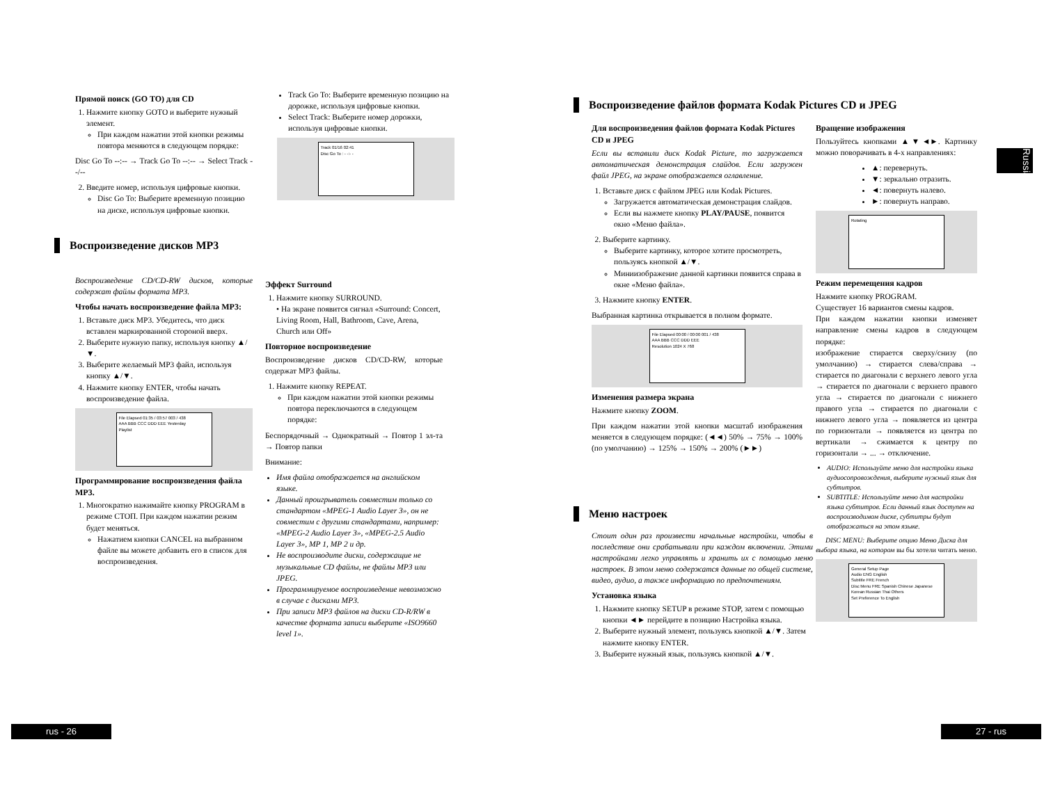Прямой поиск (GO TO) для CD
1. Нажмите кнопку GOTO и выберите нужный элемент.
При каждом нажатии этой кнопки режимы повтора меняются в следующем порядке:
Disc Go To --:-- → Track Go To --:-- → Select Track --/--
2. Введите номер, используя цифровые кнопки.
Disc Go To: Выберите временную позицию на диске, используя цифровые кнопки.
Track Go To: Выберите временную позицию на дорожке, используя цифровые кнопки.
Select Track: Выберите номер дорожки, используя цифровые кнопки.
Track 01/16 02:41
Disc Go To : - -:- -
Воспроизведение дисков MP3
Воспроизведение CD/CD-RW дисков, которые содержат файлы формата MP3.
Чтобы начать воспроизведение файла MP3:
1. Вставьте диск MP3. Убедитесь, что диск вставлен маркированной стороной вверх.
2. Выберите нужную папку, используя кнопку ▲/▼.
3. Выберите желаемый MP3 файл, используя кнопку ▲/▼.
4. Нажмите кнопку ENTER, чтобы начать воспроизведение файла.
File Elapsed 01:35 / 03:57 003 / 438
AAA BBB CCC DDD EEE Yesterday
Playlist
Программирование воспроизведения файла MP3.
1. Многократно нажимайте кнопку PROGRAM в режиме СТОП. При каждом нажатии режим будет меняться.
Нажатием кнопки CANCEL на выбранном файле вы можете добавить его в список для воспроизведения.
Эффект Surround
1. Нажмите кнопку SURROUND.
• На экране появится сигнал «Surround: Concert, Living Room, Hall, Bathroom, Cave, Arena, Church или Off»
Повторное воспроизведение
Воспроизведение дисков CD/CD-RW, которые содержат MP3 файлы.
1. Нажмите кнопку REPEAT.
При каждом нажатии этой кнопки режимы повтора переключаются в следующем порядке:
Беспорядочный → Однократный → Повтор 1 эл-та → Повтор папки
Внимание:
Имя файла отображается на английском языке.
Данный проигрыватель совместим только со стандартом «MPEG-1 Audio Layer 3», он не совместим с другими стандартами, например: «MPEG-2 Audio Layer 3», «MPEG-2.5 Audio Layer 3», MP 1, MP 2 и др.
Не воспроизводите диски, содержащие не музыкальные CD файлы, не файлы MP3 или JPEG.
Программируемое воспроизведение невозможно в случае с дисками MP3.
При записи MP3 файлов на диски CD-R/RW в качестве формата записи выберите «ISO9660 level 1».
rus - 26
Воспроизведение файлов формата Kodak Pictures CD и JPEG
Для воспроизведения файлов формата Kodak Pictures CD и JPEG
Если вы вставили диск Kodak Picture, то загружается автоматическая демонстрация слайдов. Если загружен файл JPEG, на экране отображается оглавление.
1. Вставьте диск с файлом JPEG или Kodak Pictures.
Загружается автоматическая демонстрация слайдов.
Если вы нажмете кнопку PLAY/PAUSE, появится окно «Меню файла».
2. Выберите картинку.
Выберите картинку, которое хотите просмотреть, пользуясь кнопкой ▲/▼.
Миниизображение данной картинки появится справа в окне «Меню файла».
3. Нажмите кнопку ENTER.
Выбранная картинка открывается в полном формате.
File Elapsed 00:00 / 00:00 001 / 438
AAA BBB CCC DDD EEE
Resolution 1024 X 768
Изменения размера экрана
Нажмите кнопку ZOOM.
При каждом нажатии этой кнопки масштаб изображения меняется в следующем порядке: (◄◄) 50% → 75% → 100% (по умолчанию) → 125% → 150% → 200% (►►)
Меню настроек
Стоит один раз произвести начальные настройки, чтобы в последствие они срабатывали при каждом включении. Этими настройками легко управлять и хранить их с помощью меню настроек. В этом меню содержатся данные по общей системе, видео, аудио, а также информацию по предпочтениям.
Установка языка
1. Нажмите кнопку SETUP в режиме STOP, затем с помощью кнопки ◄► перейдите в позицию Настройка языка.
2. Выберите нужный элемент, пользуясь кнопкой ▲/▼. Затем нажмите кнопку ENTER.
3. Выберите нужный язык, пользуясь кнопкой ▲/▼.
Вращение изображения
Пользуйтесь кнопками ▲▼◄►. Картинку можно поворачивать в 4-х направлениях:
▲: перевернуть.
▼: зеркально отразить.
◄: повернуть налево.
►: повернуть направо.
Rotating
Режим перемещения кадров
Нажмите кнопку PROGRAM.
Существует 16 вариантов смены кадров.
При каждом нажатии кнопки изменяет направление смены кадров в следующем порядке:
изображение стирается сверху/снизу (по умолчанию) → стирается слева/справа → стирается по диагонали с верхнего левого угла → стирается по диагонали с верхнего правого угла → стирается по диагонали с нижнего правого угла → стирается по диагонали с нижнего левого угла → появляется из центра по горизонтали → появляется из центра по вертикали → сжимается к центру по горизонтали → ... → отключение.
AUDIO: Используйте меню для настройки языка аудиосопровождения, выберите нужный язык для субтитров.
SUBTITLE: Используйте меню для настройки языка субтитров. Если данный язык доступен на воспроизводимом диске, субтитры будут отображаться на этом языке.
DISC MENU: Выберите опцию Меню Диска для выбора языка, на котором вы бы хотели читать меню.
General Setup Page
Audio ENG English
Subtitle FRE French
Disc Menu FRE Spanish Chinese Japanese Korean Russian Thai Others
Set Preference To English
Russian
27 - rus